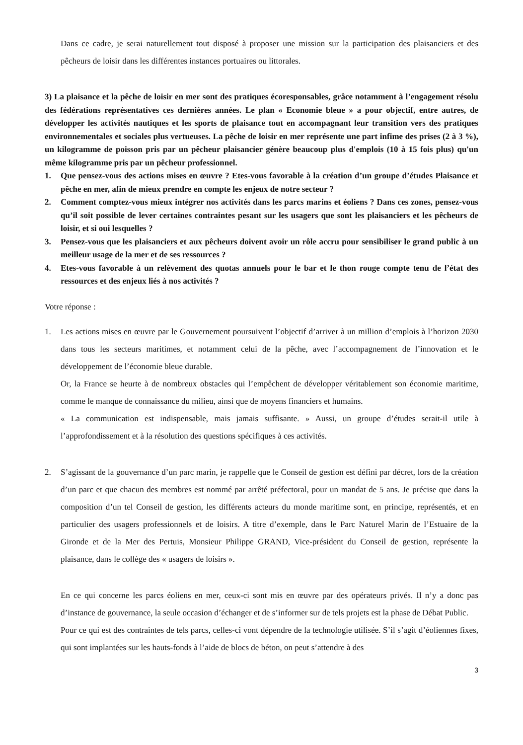Dans ce cadre, je serai naturellement tout disposé à proposer une mission sur la participation des plaisanciers et des pêcheurs de loisir dans les différentes instances portuaires ou littorales.
3) La plaisance et la pêche de loisir en mer sont des pratiques écoresponsables, grâce notamment à l’engagement résolu des fédérations représentatives ces dernières années. Le plan « Economie bleue » a pour objectif, entre autres, de développer les activités nautiques et les sports de plaisance tout en accompagnant leur transition vers des pratiques environnementales et sociales plus vertueuses. La pêche de loisir en mer représente une part infime des prises (2 à 3 %), un kilogramme de poisson pris par un pêcheur plaisancier génère beaucoup plus d'emplois (10 à 15 fois plus) qu'un même kilogramme pris par un pêcheur professionnel.
1. Que pensez-vous des actions mises en œuvre ? Etes-vous favorable à la création d’un groupe d’études Plaisance et pêche en mer, afin de mieux prendre en compte les enjeux de notre secteur ?
2. Comment comptez-vous mieux intégrer nos activités dans les parcs marins et éoliens ? Dans ces zones, pensez-vous qu’il soit possible de lever certaines contraintes pesant sur les usagers que sont les plaisanciers et les pêcheurs de loisir, et si oui lesquelles ?
3. Pensez-vous que les plaisanciers et aux pêcheurs doivent avoir un rôle accru pour sensibiliser le grand public à un meilleur usage de la mer et de ses ressources ?
4. Etes-vous favorable à un relèvement des quotas annuels pour le bar et le thon rouge compte tenu de l’état des ressources et des enjeux liés à nos activités ?
Votre réponse :
1. Les actions mises en œuvre par le Gouvernement poursuivent l’objectif d’arriver à un million d’emplois à l’horizon 2030 dans tous les secteurs maritimes, et notamment celui de la pêche, avec l’accompagnement de l’innovation et le développement de l’économie bleue durable.
Or, la France se heurte à de nombreux obstacles qui l’empêchent de développer véritablement son économie maritime, comme le manque de connaissance du milieu, ainsi que de moyens financiers et humains.
« La communication est indispensable, mais jamais suffisante. » Aussi, un groupe d’études serait-il utile à l’approfondissement et à la résolution des questions spécifiques à ces activités.
2. S’agissant de la gouvernance d’un parc marin, je rappelle que le Conseil de gestion est défini par décret, lors de la création d’un parc et que chacun des membres est nommé par arrêté préfectoral, pour un mandat de 5 ans. Je précise que dans la composition d’un tel Conseil de gestion, les différents acteurs du monde maritime sont, en principe, représentés, et en particulier des usagers professionnels et de loisirs. A titre d’exemple, dans le Parc Naturel Marin de l’Estuaire de la Gironde et de la Mer des Pertuis, Monsieur Philippe GRAND, Vice-président du Conseil de gestion, représente la plaisance, dans le collège des « usagers de loisirs ».
En ce qui concerne les parcs éoliens en mer, ceux-ci sont mis en œuvre par des opérateurs privés. Il n’y a donc pas d’instance de gouvernance, la seule occasion d’échanger et de s’informer sur de tels projets est la phase de Débat Public.
Pour ce qui est des contraintes de tels parcs, celles-ci vont dépendre de la technologie utilisée. S’il s’agit d’éoliennes fixes, qui sont implantées sur les hauts-fonds à l’aide de blocs de béton, on peut s’attendre à des
3